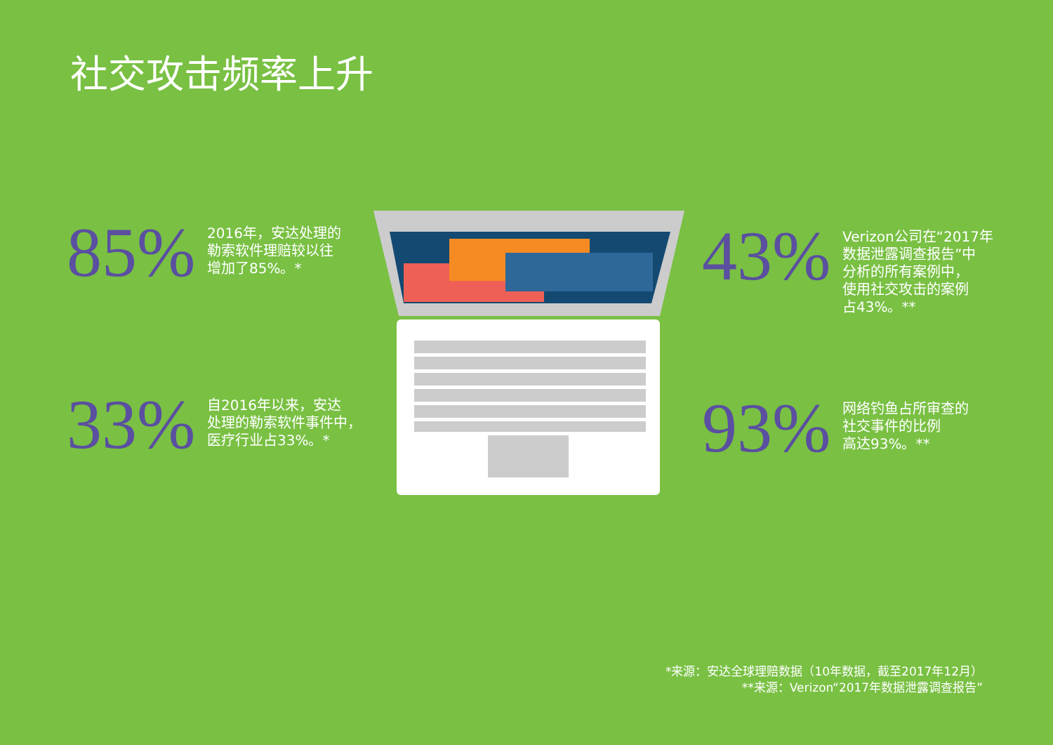社交攻击频率上升
85%
2016年，安达处理的
勒索软件理赔较以往
增加了85%。*
33%
自2016年以来，安达
处理的勒索软件事件中，
医疗行业占33%。*
43%
Verizon公司在“2017年
数据泄露调查报告”中
分析的所有案例中，
使用社交攻击的案例
占43%。**
93%
网络钓鱼占所审查的
社交事件的比例
高达93%。**
*来源：安达全球理赔数据（10年数据，截至2017年12月）
**来源：Verizon“2017年数据泄露调查报告”